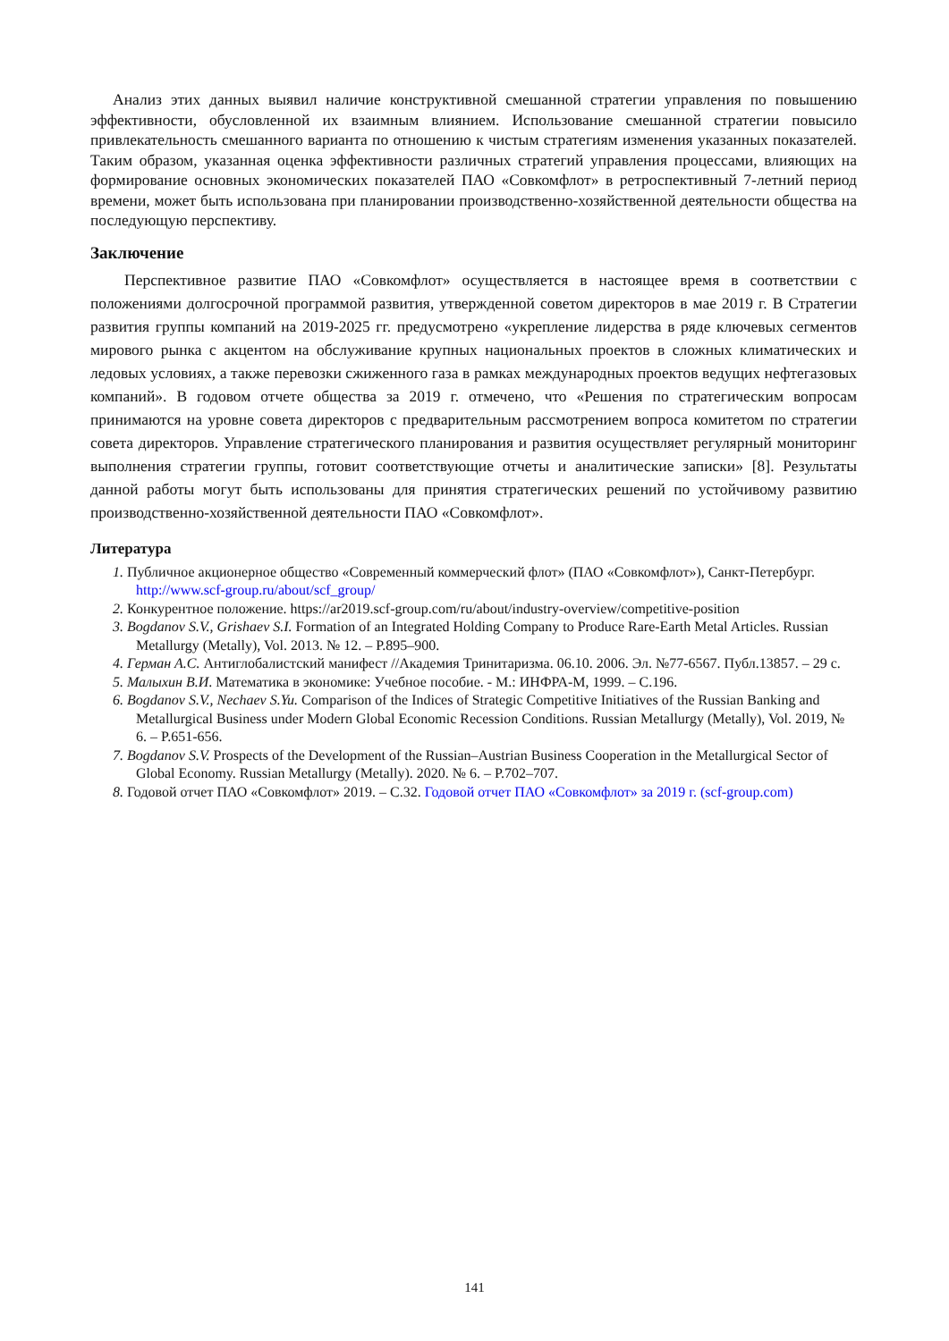Анализ этих данных выявил наличие конструктивной смешанной стратегии управления по повышению эффективности, обусловленной их взаимным влиянием. Использование смешанной стратегии повысило привлекательность смешанного варианта по отношению к чистым стратегиям изменения указанных показателей. Таким образом, указанная оценка эффективности различных стратегий управления процессами, влияющих на формирование основных экономических показателей ПАО «Совкомфлот» в ретроспективный 7-летний период времени, может быть использована при планировании производственно-хозяйственной деятельности общества на последующую перспективу.
Заключение
Перспективное развитие ПАО «Совкомфлот» осуществляется в настоящее время в соответствии с положениями долгосрочной программой развития, утвержденной советом директоров в мае 2019 г. В Стратегии развития группы компаний на 2019-2025 гг. предусмотрено «укрепление лидерства в ряде ключевых сегментов мирового рынка с акцентом на обслуживание крупных национальных проектов в сложных климатических и ледовых условиях, а также перевозки сжиженного газа в рамках международных проектов ведущих нефтегазовых компаний». В годовом отчете общества за 2019 г. отмечено, что «Решения по стратегическим вопросам принимаются на уровне совета директоров с предварительным рассмотрением вопроса комитетом по стратегии совета директоров. Управление стратегического планирования и развития осуществляет регулярный мониторинг выполнения стратегии группы, готовит соответствующие отчеты и аналитические записки» [8]. Результаты данной работы могут быть использованы для принятия стратегических решений по устойчивому развитию производственно-хозяйственной деятельности ПАО «Совкомфлот».
Литература
1. Публичное акционерное общество «Современный коммерческий флот» (ПАО «Совкомфлот»), Санкт-Петербург. http://www.scf-group.ru/about/scf_group/
2. Конкурентное положение. https://ar2019.scf-group.com/ru/about/industry-overview/competitive-position
3. Bogdanov S.V., Grishaev S.I. Formation of an Integrated Holding Company to Produce Rare-Earth Metal Articles. Russian Metallurgy (Metally), Vol. 2013. № 12. – P.895–900.
4. Герман А.С. Антиглобалистский манифест //Академия Тринитаризма. 06.10. 2006. Эл. №77-6567. Публ.13857. – 29 с.
5. Малыхин В.И. Математика в экономике: Учебное пособие. - М.: ИНФРА-М, 1999. – С.196.
6. Bogdanov S.V., Nechaev S.Yu. Comparison of the Indices of Strategic Competitive Initiatives of the Russian Banking and Metallurgical Business under Modern Global Economic Recession Conditions. Russian Metallurgy (Metally), Vol. 2019, № 6. – P.651-656.
7. Bogdanov S.V. Prospects of the Development of the Russian–Austrian Business Cooperation in the Metallurgical Sector of Global Economy. Russian Metallurgy (Metally). 2020. № 6. – P.702–707.
8. Годовой отчет ПАО «Совкомфлот» 2019. – С.32. Годовой отчет ПАО «Совкомфлот» за 2019 г. (scf-group.com)
141